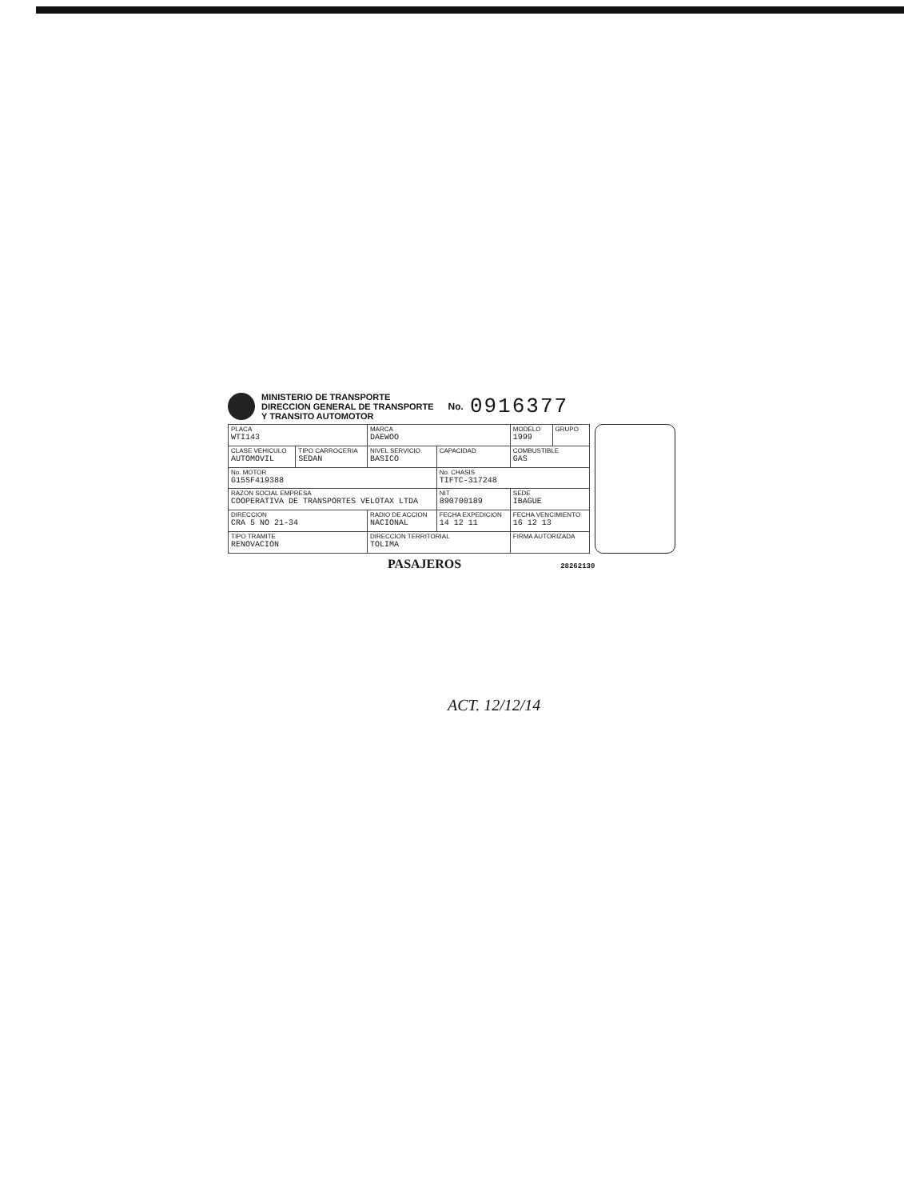MINISTERIO DE TRANSPORTE
DIRECCION GENERAL DE TRANSPORTE
Y TRANSITO AUTOMOTOR
No. 0916377
| PLACA WTI143 | | MARCA DAEWOO | | | MODELO 1999 | GRUPO |
| CLASE VEHICULO AUTOMOVIL | TIPO CARROCERIA SEDAN | NIVEL SERVICIO BASICO | CAPACIDAD | | COMBUSTIBLE GAS | |
| No. MOTOR G15SF419388 | | | No. CHASIS TIFTC-317248 | | | |
| RAZON SOCIAL EMPRESA COOPERATIVA DE TRANSPORTES VELOTAX LTDA | | | NIT 890700189 | | SEDE IBAGUE | |
| DIRECCION CRA 5 NO 21-34 | | RADIO DE ACCION NACIONAL | | FECHA EXPEDICION 14 12 11 | FECHA VENCIMIENTO 16 12 13 | |
| TIPO TRAMITE RENOVACION | | DIRECCION TERRITORIAL TOLIMA | | | FIRMA AUTORIZADA | |
PASAJEROS 28262130
ACT. 12/12/14